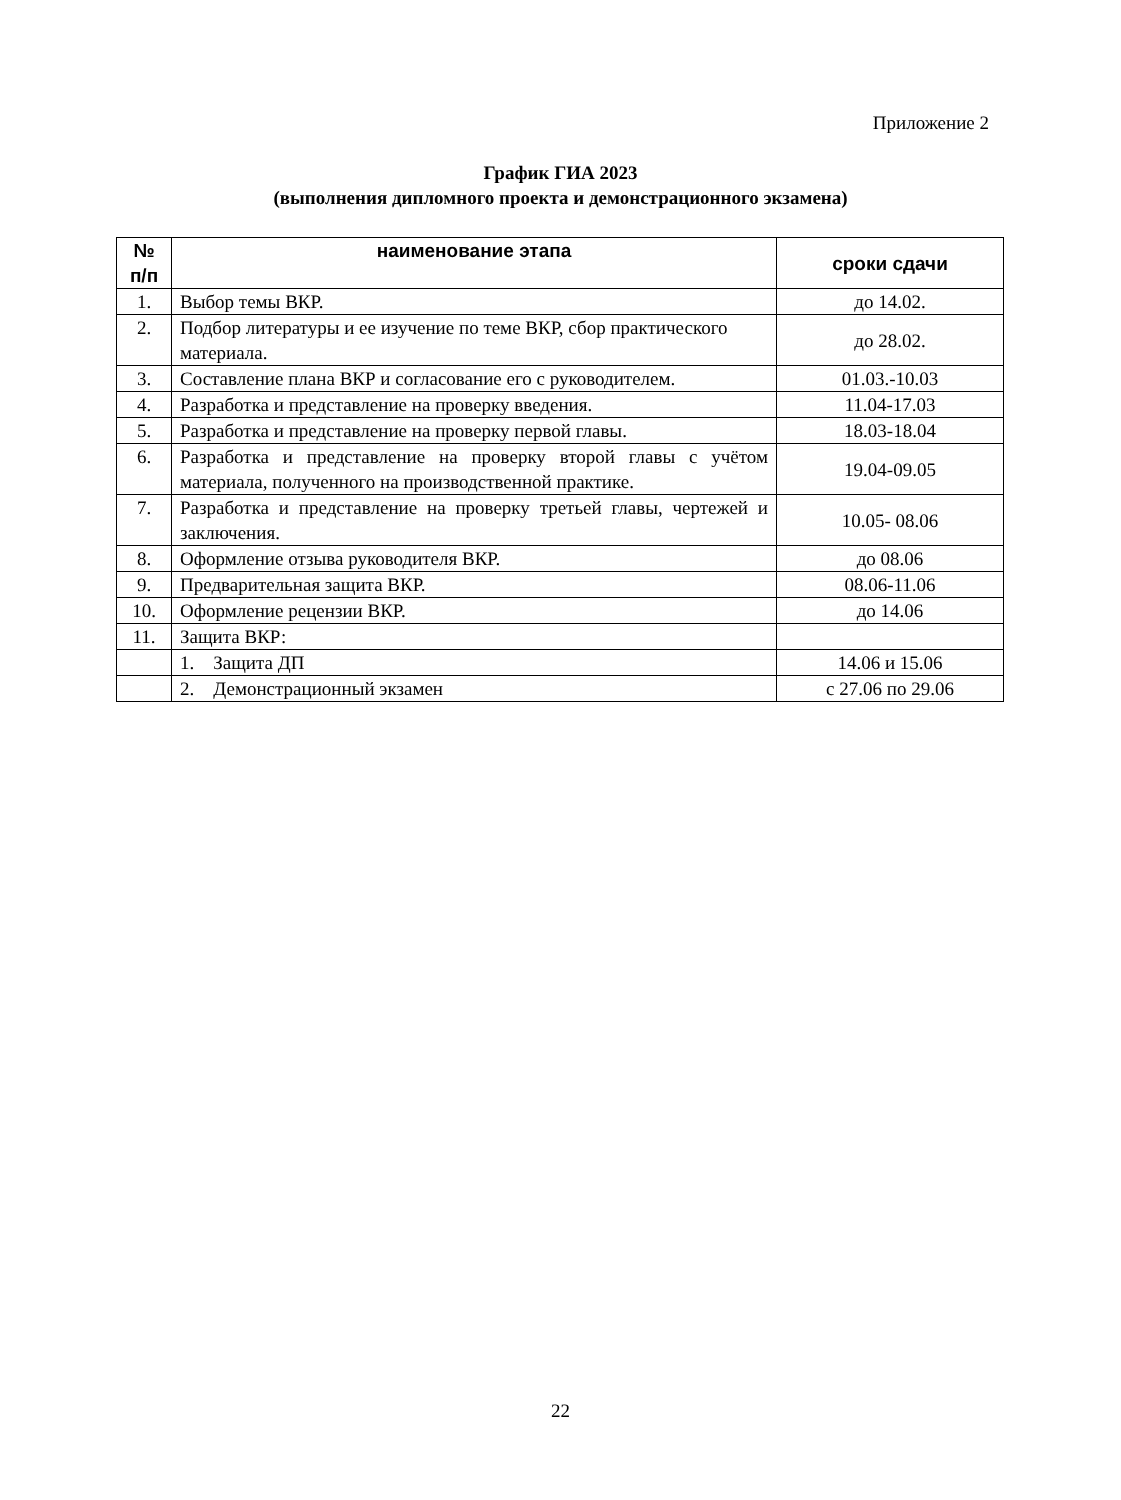Приложение 2
График ГИА 2023
(выполнения дипломного проекта и демонстрационного экзамена)
| № п/п | наименование этапа | сроки сдачи |
| --- | --- | --- |
| 1. | Выбор темы ВКР. | до 14.02. |
| 2. | Подбор литературы и ее изучение по теме ВКР, сбор практического материала. | до 28.02. |
| 3. | Составление плана ВКР и согласование его с руководителем. | 01.03.-10.03 |
| 4. | Разработка и представление на проверку введения. | 11.04-17.03 |
| 5. | Разработка и представление на проверку первой главы. | 18.03-18.04 |
| 6. | Разработка и представление на проверку второй главы с учётом материала, полученного на производственной практике. | 19.04-09.05 |
| 7. | Разработка и представление на проверку третьей главы, чертежей и заключения. | 10.05- 08.06 |
| 8. | Оформление отзыва руководителя ВКР. | до 08.06 |
| 9. | Предварительная защита ВКР. | 08.06-11.06 |
| 10. | Оформление рецензии ВКР. | до 14.06 |
| 11. | Защита ВКР: | |
| | 1. Защита ДП | 14.06 и 15.06 |
| | 2. Демонстрационный экзамен | с 27.06 по 29.06 |
22